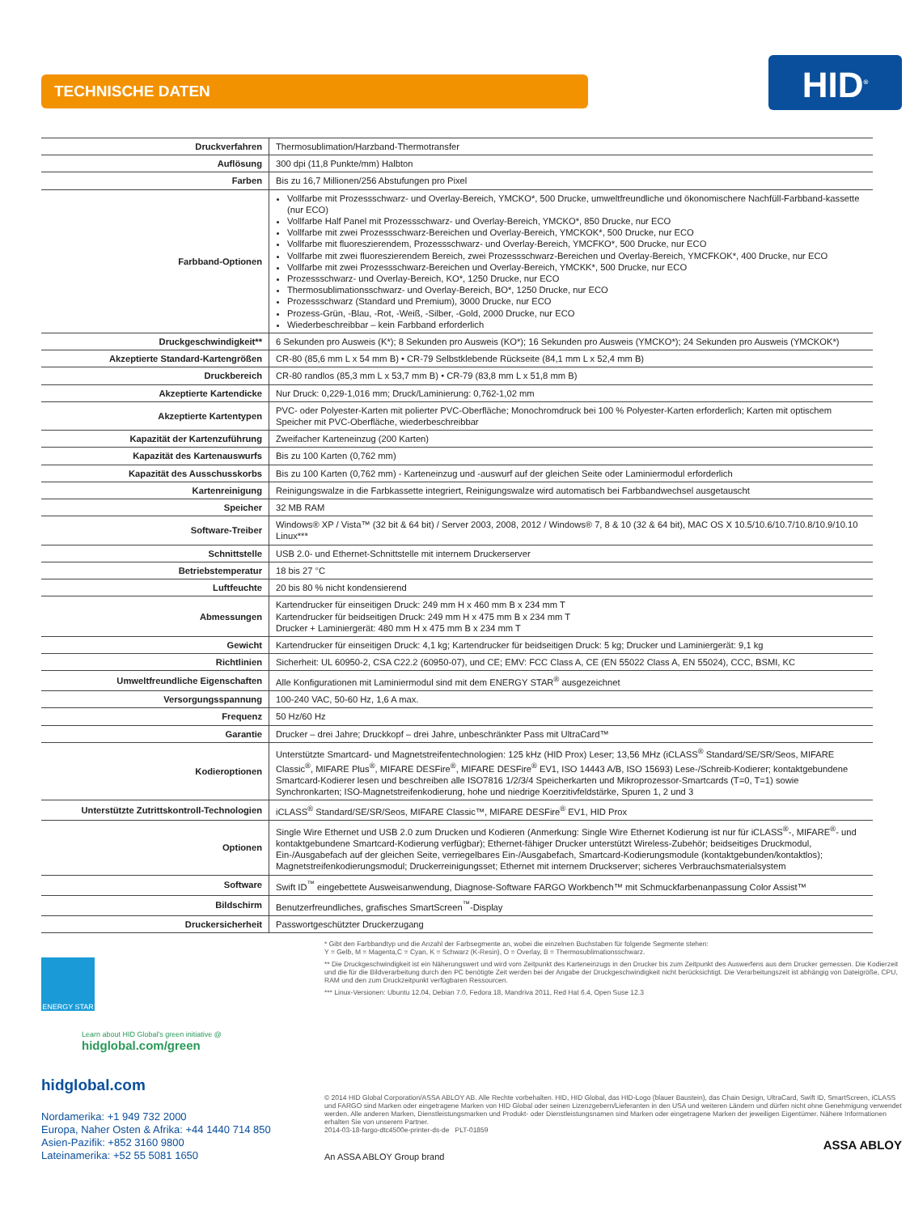TECHNISCHE DATEN
HID<sup>®</sup>
| Druckverfahren | Thermosublimation/Harzband-Thermotransfer |
| Auflösung | 300 dpi (11,8 Punkte/mm) Halbton |
| Farben | Bis zu 16,7 Millionen/256 Abstufungen pro Pixel |
| Farbband-Optionen | Vollfarbe mit Prozessschwarz- und Overlay-Bereich, YMCKO*, 500 Drucke, umweltfreundliche und ökonomischere Nachfüll-Farbband-kassette (nur ECO) Vollfarbe Half Panel mit Prozessschwarz- und Overlay-Bereich, YMCKO*, 850 Drucke, nur ECO Vollfarbe mit zwei Prozessschwarz-Bereichen und Overlay-Bereich, YMCKOK*, 500 Drucke, nur ECO Vollfarbe mit fluoreszierendem, Prozessschwarz- und Overlay-Bereich, YMCFKO*, 500 Drucke, nur ECO Vollfarbe mit zwei fluoreszierendem Bereich, zwei Prozessschwarz-Bereichen und Overlay-Bereich, YMCFKOK*, 400 Drucke, nur ECO Vollfarbe mit zwei Prozessschwarz-Bereichen und Overlay-Bereich, YMCKK*, 500 Drucke, nur ECO Prozessschwarz- und Overlay-Bereich, KO*, 1250 Drucke, nur ECO Thermosublimationsschwarz- und Overlay-Bereich, BO*, 1250 Drucke, nur ECO Prozessschwarz (Standard und Premium), 3000 Drucke, nur ECO Prozess-Grün, -Blau, -Rot, -Weiß, -Silber, -Gold, 2000 Drucke, nur ECO Wiederbeschreibbar – kein Farbband erforderlich |
| Druckgeschwindigkeit** | 6 Sekunden pro Ausweis (K*); 8 Sekunden pro Ausweis (KO*); 16 Sekunden pro Ausweis (YMCKO*); 24 Sekunden pro Ausweis (YMCKOK*) |
| Akzeptierte Standard-Kartengrößen | CR-80 (85,6 mm L x 54 mm B) • CR-79 Selbstklebende Rückseite (84,1 mm L x 52,4 mm B) |
| Druckbereich | CR-80 randlos (85,3 mm L x 53,7 mm B) • CR-79 (83,8 mm L x 51,8 mm B) |
| Akzeptierte Kartendicke | Nur Druck: 0,229-1,016 mm; Druck/Laminierung: 0,762-1,02 mm |
| Akzeptierte Kartentypen | PVC- oder Polyester-Karten mit polierter PVC-Oberfläche; Monochromdruck bei 100 % Polyester-Karten erforderlich; Karten mit optischem Speicher mit PVC-Oberfläche, wiederbeschreibbar |
| Kapazität der Kartenzuführung | Zweifacher Karteneinzug (200 Karten) |
| Kapazität des Kartenauswurfs | Bis zu 100 Karten (0,762 mm) |
| Kapazität des Ausschusskorbs | Bis zu 100 Karten (0,762 mm) - Karteneinzug und -auswurf auf der gleichen Seite oder Laminiermodul erforderlich |
| Kartenreinigung | Reinigungswalze in die Farbkassette integriert, Reinigungswalze wird automatisch bei Farbbandwechsel ausgetauscht |
| Speicher | 32 MB RAM |
| Software-Treiber | Windows® XP / Vista™ (32 bit & 64 bit) / Server 2003, 2008, 2012 / Windows® 7, 8 & 10 (32 & 64 bit), MAC OS X 10.5/10.6/10.7/10.8/10.9/10.10 Linux*** |
| Schnittstelle | USB 2.0- und Ethernet-Schnittstelle mit internem Druckerserver |
| Betriebstemperatur | 18 bis 27 °C |
| Luftfeuchte | 20 bis 80 % nicht kondensierend |
| Abmessungen | Kartendrucker für einseitigen Druck: 249 mm H x 460 mm B x 234 mm T Kartendrucker für beidseitigen Druck: 249 mm H x 475 mm B x 234 mm T Drucker + Laminiergerät: 480 mm H x 475 mm B x 234 mm T |
| Gewicht | Kartendrucker für einseitigen Druck: 4,1 kg; Kartendrucker für beidseitigen Druck: 5 kg; Drucker und Laminiergerät: 9,1 kg |
| Richtlinien | Sicherheit: UL 60950-2, CSA C22.2 (60950-07), und CE; EMV: FCC Class A, CE (EN 55022 Class A, EN 55024), CCC, BSMI, KC |
| Umweltfreundliche Eigenschaften | Alle Konfigurationen mit Laminiermodul sind mit dem ENERGY STAR<sup>®</sup> ausgezeichnet |
| Versorgungsspannung | 100-240 VAC, 50-60 Hz, 1,6 A max. |
| Frequenz | 50 Hz/60 Hz |
| Garantie | Drucker – drei Jahre; Druckkopf – drei Jahre, unbeschränkter Pass mit UltraCard™ |
| Kodieroptionen | Unterstützte Smartcard- und Magnetstreifentechnologien: 125 kHz (HID Prox) Leser; 13,56 MHz (iCLASS<sup>®</sup> Standard/SE/SR/Seos, MIFARE Classic<sup>®</sup>, MIFARE Plus<sup>®</sup>, MIFARE DESFire<sup>®</sup>, MIFARE DESFire<sup>®</sup> EV1, ISO 14443 A/B, ISO 15693) Lese-/Schreib-Kodierer; kontaktgebundene Smartcard-Kodierer lesen und beschreiben alle ISO7816 1/2/3/4 Speicherkarten und Mikroprozessor-Smartcards (T=0, T=1) sowie Synchronkarten; ISO-Magnetstreifenkodierung, hohe und niedrige Koerzitivfeldstärke, Spuren 1, 2 und 3 |
| Unterstützte Zutrittskontroll-Technologien | iCLASS<sup>®</sup> Standard/SE/SR/Seos, MIFARE Classic™, MIFARE DESFire<sup>®</sup> EV1, HID Prox |
| Optionen | Single Wire Ethernet und USB 2.0 zum Drucken und Kodieren (Anmerkung: Single Wire Ethernet Kodierung ist nur für iCLASS<sup>®</sup>-, MIFARE<sup>®</sup>- und kontaktgebundene Smartcard-Kodierung verfügbar); Ethernet-fähiger Drucker unterstützt Wireless-Zubehör; beidseitiges Druckmodul, Ein-/Ausgabefach auf der gleichen Seite, verriegelbares Ein-/Ausgabefach, Smartcard-Kodierungsmodule (kontaktgebunden/kontaktlos); Magnetstreifenkodierungsmodul; Druckerreinigungsset; Ethernet mit internem Druckserver; sicheres Verbrauchsmaterialsystem |
| Software | Swift ID<sup>™</sup> eingebettete Ausweisanwendung, Diagnose-Software FARGO Workbench™ mit Schmuckfarbenanpassung Color Assist™ |
| Bildschirm | Benutzerfreundliches, grafisches SmartScreen<sup>™</sup>-Display |
| Druckersicherheit | Passwortgeschützter Druckerzugang |
ENERGY STAR
Learn about HID Global's green initiative @
hidglobal.com/green
hidglobal.com
Nordamerika: +1 949 732 2000
Europa, Naher Osten & Afrika: +44 1440 714 850
Asien-Pazifik: +852 3160 9800
Lateinamerika: +52 55 5081 1650
* Gibt den Farbbandtyp und die Anzahl der Farbsegmente an, wobei die einzelnen Buchstaben für folgende Segmente stehen:
Y = Gelb, M = Magenta,C = Cyan, K = Schwarz (K-Resin), O = Overlay, B = Thermosublimationsschwarz.
** Die Druckgeschwindigkeit ist ein Näherungswert und wird vom Zeitpunkt des Karteneinzugs in den Drucker bis zum Zeitpunkt des Auswerfens aus dem Drucker gemessen. Die Kodierzeit und die für die Bildverarbeitung durch den PC benötigte Zeit werden bei der Angabe der Druckgeschwindigkeit nicht berücksichtigt. Die Verarbeitungszeit ist abhängig von Dateigröße, CPU, RAM und den zum Druckzeitpunkt verfügbaren Ressourcen.
*** Linux-Versionen: Ubuntu 12.04, Debian 7.0, Fedora 18, Mandriva 2011, Red Hat 6.4, Open Suse 12.3
© 2014 HID Global Corporation/ASSA ABLOY AB. Alle Rechte vorbehalten. HID, HID Global, das HID-Logo (blauer Baustein), das Chain Design, UltraCard, Swift ID, SmartScreen, iCLASS und FARGO sind Marken oder eingetragene Marken von HID Global oder seinen Lizenzgebern/Lieferanten in den USA und weiteren Ländern und dürfen nicht ohne Genehmigung verwendet werden. Alle anderen Marken, Dienstleistungsmarken und Produkt- oder Dienstleistungsnamen sind Marken oder eingetragene Marken der jeweiligen Eigentümer. Nähere Informationen erhalten Sie von unserem Partner.
2014-03-18-fargo-dtc4500e-printer-ds-de PLT-01859
ASSA ABLOY
An ASSA ABLOY Group brand